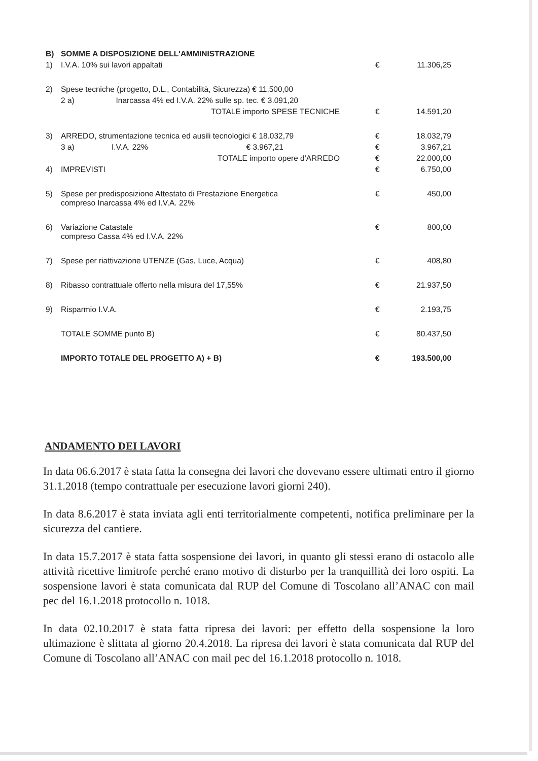| B) | SOMME A DISPOSIZIONE DELL'AMMINISTRAZIONE | | |
| 1) | I.V.A. 10% sui lavori appaltati | € | 11.306,25 |
| 2) | Spese tecniche (progetto, D.L., Contabilità, Sicurezza) € 11.500,00 | | |
| | 2 a) Inarcassa 4% ed I.V.A. 22% sulle sp. tec. € 3.091,20 | | |
| | TOTALE importo SPESE TECNICHE | € | 14.591,20 |
| 3) | ARREDO, strumentazione tecnica ed ausili tecnologici € 18.032,79 | € | 18.032,79 |
| | 3 a) I.V.A. 22% € 3.967,21 | € | 3.967,21 |
| | TOTALE importo opere d'ARREDO | € | 22.000,00 |
| 4) | IMPREVISTI | € | 6.750,00 |
| 5) | Spese per predisposizione Attestato di Prestazione Energetica compreso Inarcassa 4% ed I.V.A. 22% | € | 450,00 |
| 6) | Variazione Catastale compreso Cassa 4% ed I.V.A. 22% | € | 800,00 |
| 7) | Spese per riattivazione UTENZE (Gas, Luce, Acqua) | € | 408,80 |
| 8) | Ribasso contrattuale offerto nella misura del 17,55% | € | 21.937,50 |
| 9) | Risparmio I.V.A. | € | 2.193,75 |
| | TOTALE SOMME punto B) | € | 80.437,50 |
| | IMPORTO TOTALE DEL PROGETTO A) + B) | € | 193.500,00 |
ANDAMENTO DEI LAVORI
In data 06.6.2017 è stata fatta la consegna dei lavori che dovevano essere ultimati entro il giorno 31.1.2018 (tempo contrattuale per esecuzione lavori giorni 240).
In data 8.6.2017 è stata inviata agli enti territorialmente competenti, notifica preliminare per la sicurezza del cantiere.
In data 15.7.2017 è stata fatta sospensione dei lavori, in quanto gli stessi erano di ostacolo alle attività ricettive limitrofe perché erano motivo di disturbo per la tranquillità dei loro ospiti. La sospensione lavori è stata comunicata dal RUP del Comune di Toscolano all’ANAC con mail pec del 16.1.2018 protocollo n. 1018.
In data 02.10.2017 è stata fatta ripresa dei lavori: per effetto della sospensione la loro ultimazione è slittata al giorno 20.4.2018. La ripresa dei lavori è stata comunicata dal RUP del Comune di Toscolano all’ANAC con mail pec del 16.1.2018 protocollo n. 1018.